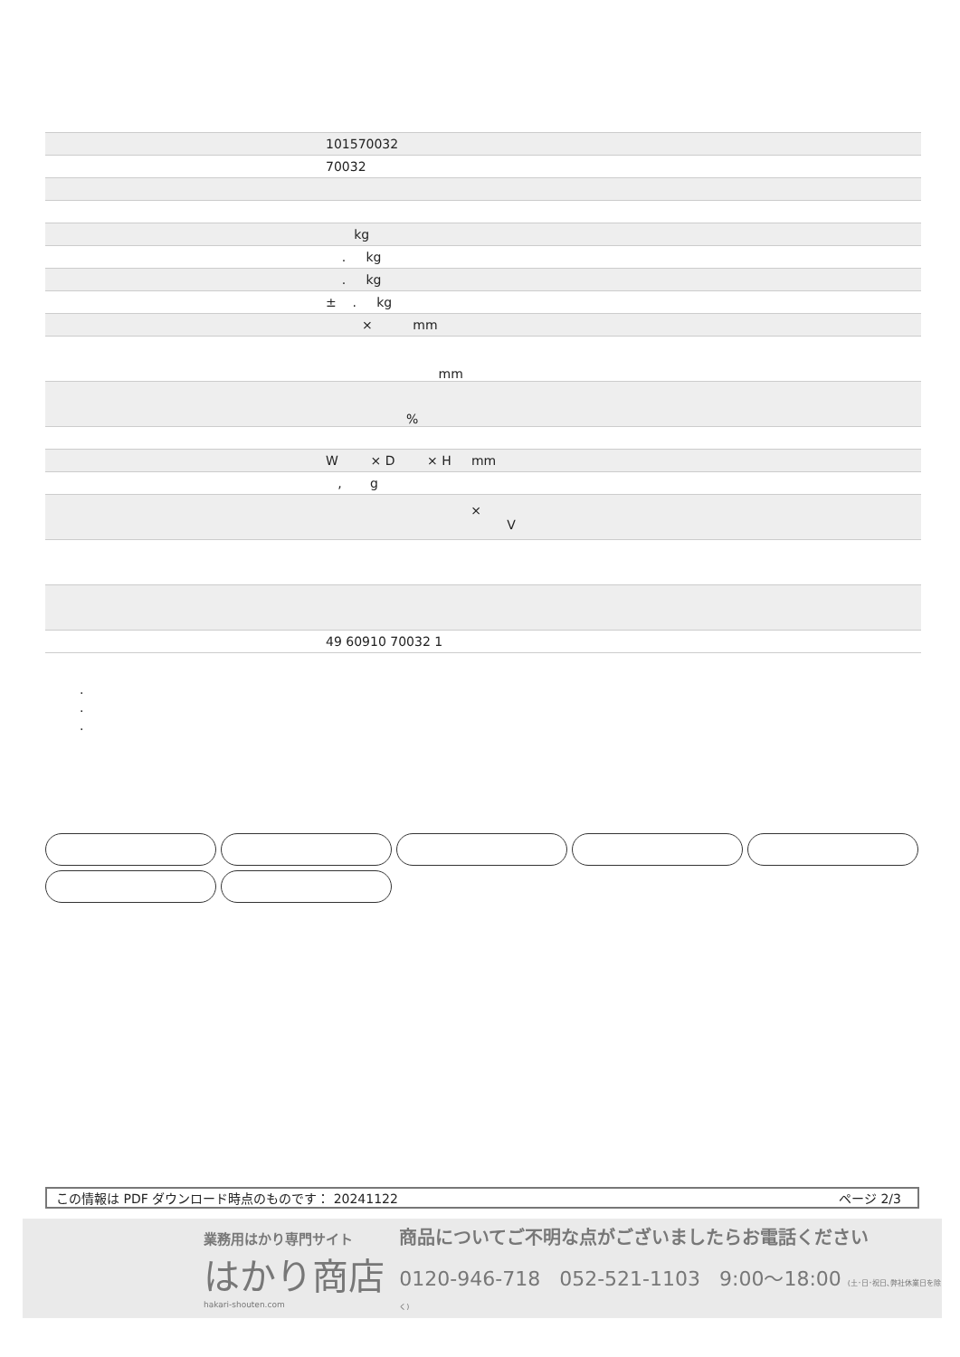| | 101570032 |
| | 70032 |
| | kg |
| | . kg |
| | . kg |
| | ± . kg |
| | × mm |
| | mm |
| | % |
| | W × D × H mm |
| | , g |
| | × V |
| | 49 60910 70032 1 |
.
.
.
この情報は PDF ダウンロード時点のものです： 20241122 ページ 2/3
業務用はかり専門サイト
はかり商店
hakari-shouten.com
商品についてご不明な点がございましたらお電話ください
0120-946-718 052-521-1103 9:00〜18:00 (土･日･祝日､弊社休業日を除く)